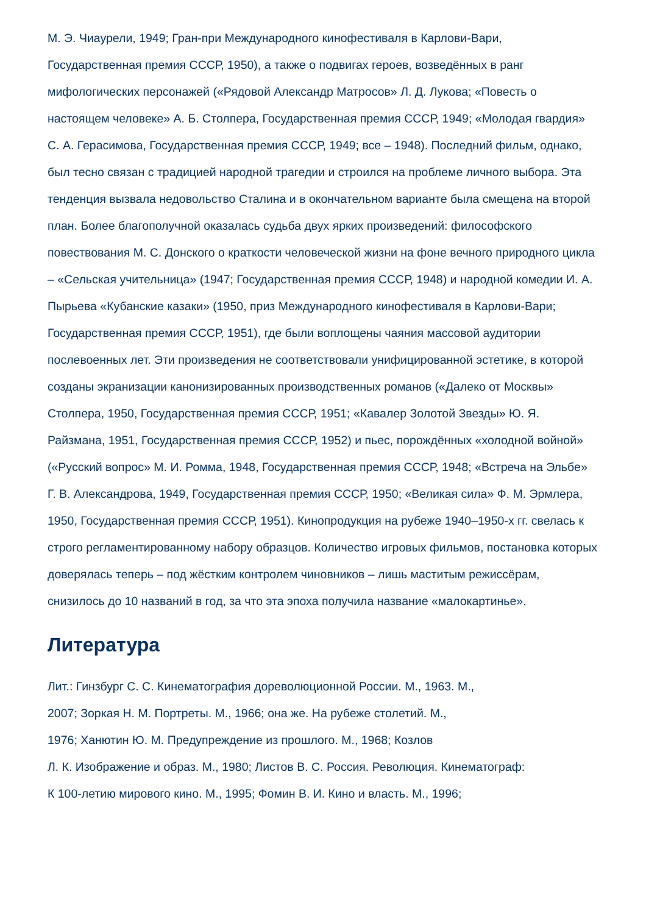М. Э. Чиаурели, 1949; Гран-при Международного кинофестиваля в Карлови-Вари, Государственная премия СССР, 1950), а также о подвигах героев, возведённых в ранг мифологических персонажей («Рядовой Александр Матросов» Л. Д. Лукова; «Повесть о настоящем человеке» А. Б. Столпера, Государственная премия СССР, 1949; «Молодая гвардия» С. А. Герасимова, Государственная премия СССР, 1949; все – 1948). Последний фильм, однако, был тесно связан с традицией народной трагедии и строился на проблеме личного выбора. Эта тенденция вызвала недовольство Сталина и в окончательном варианте была смещена на второй план. Более благополучной оказалась судьба двух ярких произведений: философского повествования М. С. Донского о краткости человеческой жизни на фоне вечного природного цикла – «Сельская учительница» (1947; Государственная премия СССР, 1948) и народной комедии И. А. Пырьева «Кубанские казаки» (1950, приз Международного кинофестиваля в Карлови-Вари; Государственная премия СССР, 1951), где были воплощены чаяния массовой аудитории послевоенных лет. Эти произведения не соответствовали унифицированной эстетике, в которой созданы экранизации канонизированных производственных романов («Далеко от Москвы» Столпера, 1950, Государственная премия СССР, 1951; «Кавалер Золотой Звезды» Ю. Я. Райзмана, 1951, Государственная премия СССР, 1952) и пьес, порождённых «холодной войной» («Русский вопрос» М. И. Ромма, 1948, Государственная премия СССР, 1948; «Встреча на Эльбе» Г. В. Александрова, 1949, Государственная премия СССР, 1950; «Великая сила» Ф. М. Эрмлера, 1950, Государственная премия СССР, 1951). Кинопродукция на рубеже 1940–1950-х гг. свелась к строго регламентированному набору образцов. Количество игровых фильмов, постановка которых доверялась теперь – под жёстким контролем чиновников – лишь маститым режиссёрам, снизилось до 10 названий в год, за что эта эпоха получила название «малокартинье».
Литература
Лит.: Гинзбург С. С. Кинематография дореволюционной России. М., 1963. М.,
2007; Зоркая Н. М. Портреты. М., 1966; она же. На рубеже столетий. М.,
1976; Ханютин Ю. М. Предупреждение из прошлого. М., 1968; Козлов
Л. К. Изображение и образ. М., 1980; Листов В. С. Россия. Революция. Кинематограф:
К 100-летию мирового кино. М., 1995; Фомин В. И. Кино и власть. М., 1996;